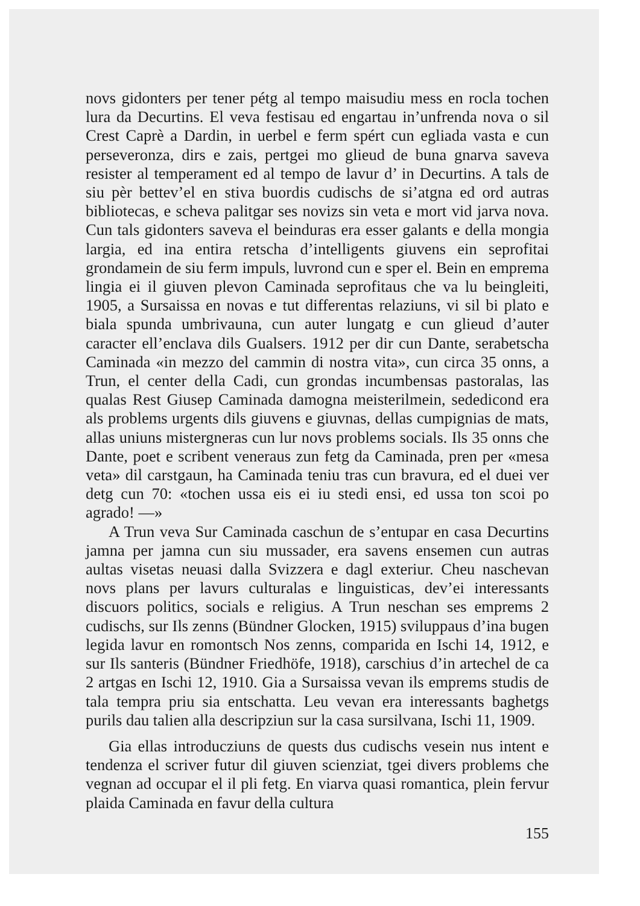novs gidonters per tener pétg al tempo maisudiu mess en rocla tochen lura da Decurtins. El veva festisau ed engartau in’unfrenda nova o sil Crest Caprè a Dardin, in uerbel e ferm spért cun egliada vasta e cun perseveronza, dirs e zais, pertgei mo glieud de buna gnarva saveva resister al temperament ed al tempo de lavur d’ in Decurtins. A tals de siu pèr bettev’el en stiva buordis cudischs de si’atgna ed ord autras bibliotecas, e scheva palitgar ses novizs sin veta e mort vid jarva nova. Cun tals gidonters saveva el beinduras era esser galants e della mongia largia, ed ina entira retscha d’intelligents giuvens ein seprofitai grondamein de siu ferm impuls, luvrond cun e sper el. Bein en emprema lingia ei il giuven plevon Caminada seprofitaus che va lu beingleiti, 1905, a Sursaissa en novas e tut differentas relaziuns, vi sil bi plato e biala spunda umbrivauna, cun auter lungatg e cun glieud d’auter caracter ell’enclava dils Gualsers. 1912 per dir cun Dante, serabetscha Caminada «in mezzo del cammin di nostra vita», cun circa 35 onns, a Trun, el center della Cadi, cun grondas incumbensas pastoralas, las qualas Rest Giusep Caminada damogna meisterilmein, sededicond era als problems urgents dils giuvens e giuvnas, dellas cumpignias de mats, allas uniuns mistergneras cun lur novs problems socials. Ils 35 onns che Dante, poet e scribent veneraus zun fetg da Caminada, pren per «mesa veta» dil carstgaun, ha Caminada teniu tras cun bravura, ed el duei ver detg cun 70: «tochen ussa eis ei iu stedi ensi, ed ussa ton scoi po agrado! —»
A Trun veva Sur Caminada caschun de s’entupar en casa Decurtins jamna per jamna cun siu mussader, era savens ensemen cun autras aultas visetas neuasi dalla Svizzera e dagl exteriur. Cheu naschevan novs plans per lavurs culturalas e linguisticas, dev’ei interessants discuors politics, socials e religius. A Trun neschan ses emprems 2 cudischs, sur Ils zenns (Bündner Glocken, 1915) sviluppaus d’ina bugen legida lavur en romontsch Nos zenns, comparida en Ischi 14, 1912, e sur Ils santeris (Bündner Friedhöfe, 1918), carschius d’in artechel de ca 2 artgas en Ischi 12, 1910. Gia a Sursaissa vevan ils emprems studis de tala tempra priu sia entschatta. Leu vevan era interessants baghetgs purils dau talien alla descripziun sur la casa sursilvana, Ischi 11, 1909.
Gia ellas introducziuns de quests dus cudischs vesein nus intent e tendenza el scriver futur dil giuven scienziat, tgei divers problems che vegnan ad occupar el il pli fetg. En viarva quasi romantica, plein fervur plaida Caminada en favur della cultura
155